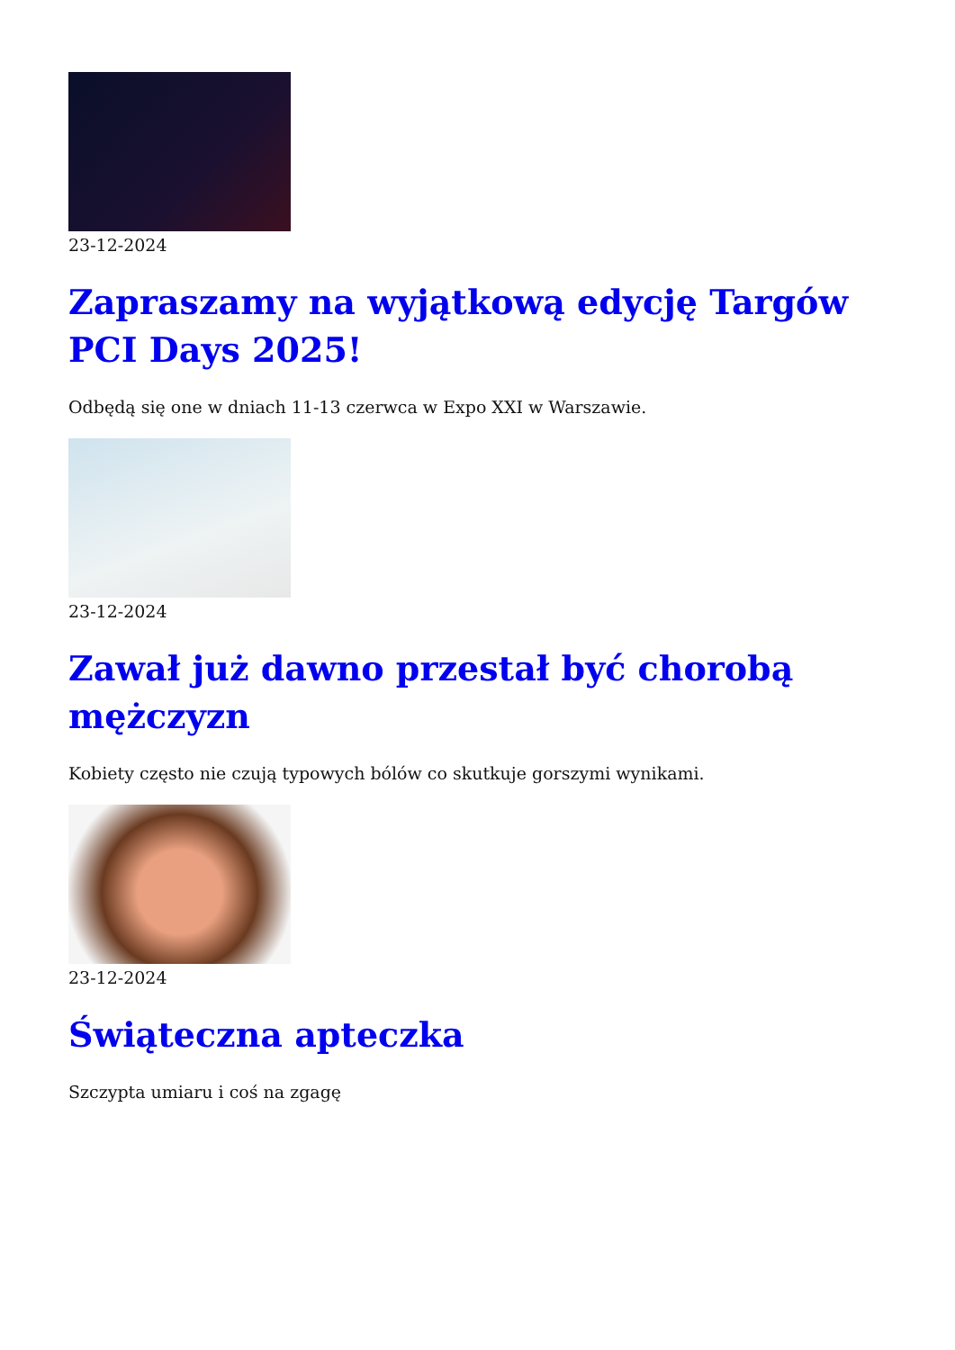23-12-2024
Zapraszamy na wyjątkową edycję Targów PCI Days 2025!
Odbędą się one w dniach 11-13 czerwca w Expo XXI w Warszawie.
23-12-2024
Zawał już dawno przestał być chorobą mężczyzn
Kobiety często nie czują typowych bólów co skutkuje gorszymi wynikami.
23-12-2024
Świąteczna apteczka
Szczypta umiaru i coś na zgagę